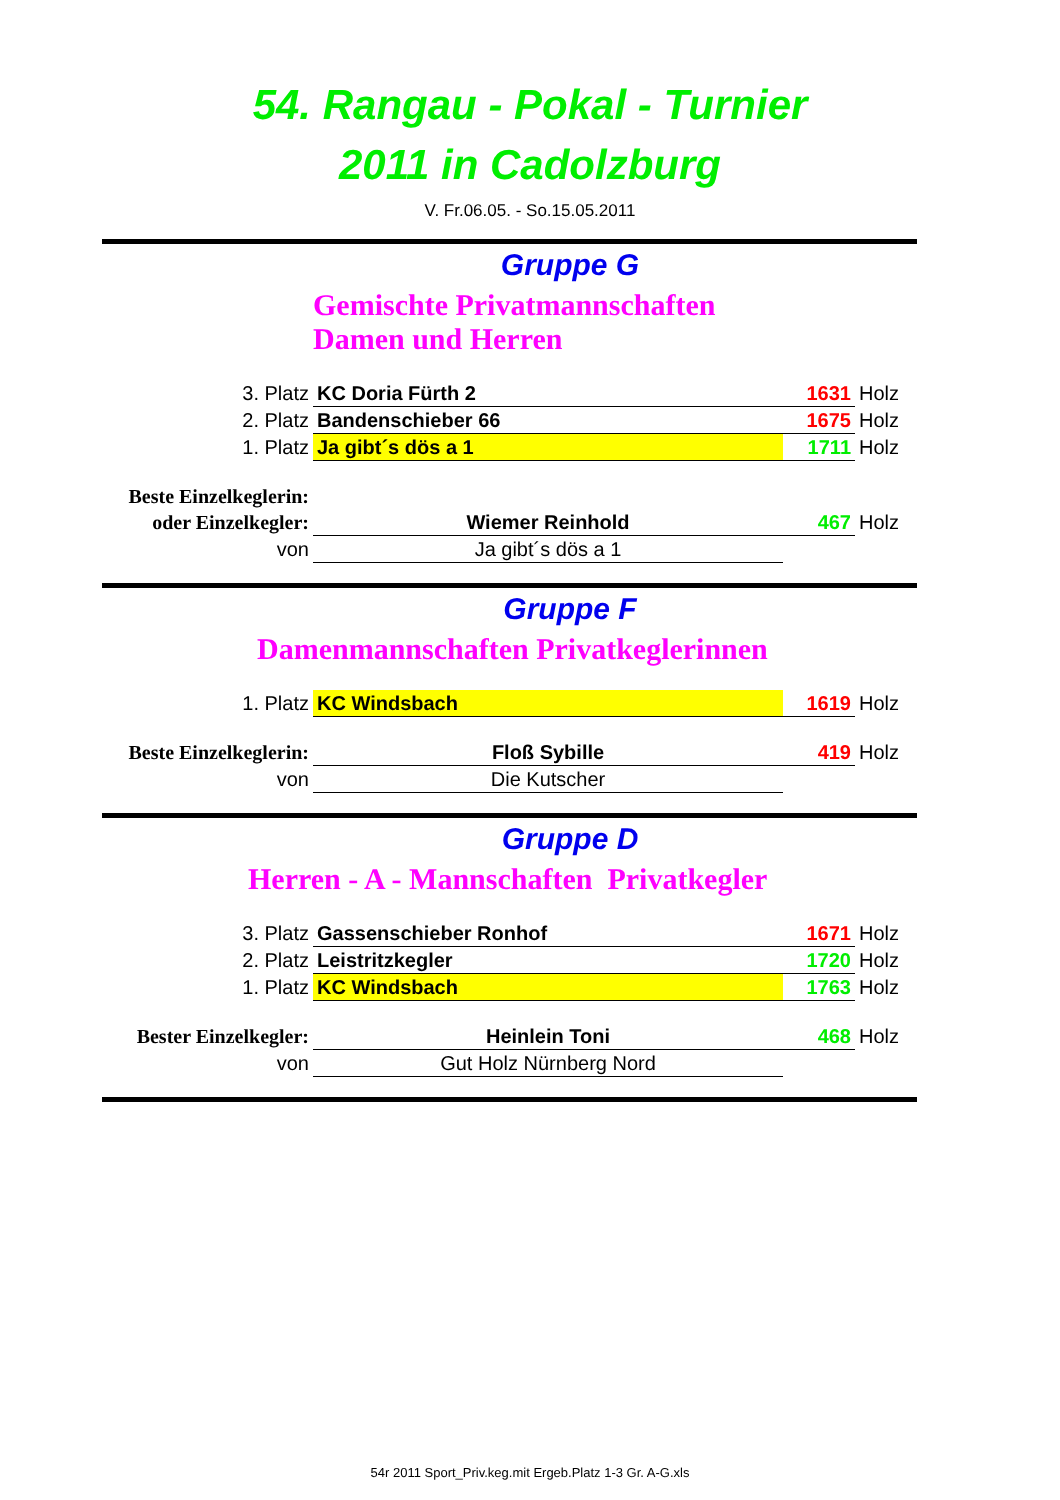54. Rangau - Pokal - Turnier
2011 in Cadolzburg
V. Fr.06.05. - So.15.05.2011
Gruppe G
Gemischte Privatmannschaften
Damen und Herren
| 3. Platz | KC Doria Fürth 2 | 1631 | Holz |
| 2. Platz | Bandenschieber 66 | 1675 | Holz |
| 1. Platz | Ja gibt´s dös a 1 | 1711 | Holz |
| Beste Einzelkeglerin: | | | |
| oder Einzelkegler: | Wiemer Reinhold | 467 | Holz |
| von | Ja gibt´s dös a 1 | | |
Gruppe F
Damenmannschaften Privatkeglerinnen
| 1. Platz | KC Windsbach | 1619 | Holz |
| Beste Einzelkeglerin: | Floß Sybille | 419 | Holz |
| von | Die Kutscher | | |
Gruppe D
Herren - A - Mannschaften Privatkegler
| 3. Platz | Gassenschieber Ronhof | 1671 | Holz |
| 2. Platz | Leistritzkegler | 1720 | Holz |
| 1. Platz | KC Windsbach | 1763 | Holz |
| Bester Einzelkegler: | Heinlein Toni | 468 | Holz |
| von | Gut Holz Nürnberg Nord | | |
54r 2011 Sport_Priv.keg.mit Ergeb.Platz 1-3 Gr. A-G.xls